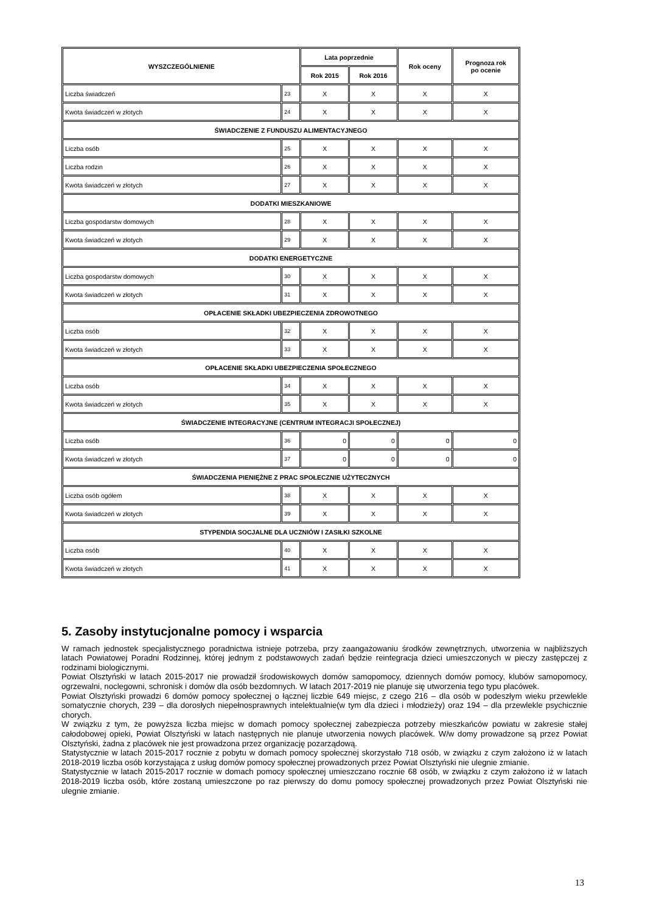| WYSZCZEGÓLNIENIE | | Lata poprzednie | | Rok oceny | Prognoza rok po ocenie |
| --- | --- | --- | --- | --- | --- |
| | | Rok 2015 | Rok 2016 | | |
| Liczba świadczeń | 23 | X | X | X | X |
| Kwota świadczeń w złotych | 24 | X | X | X | X |
| ŚWIADCZENIE Z FUNDUSZU ALIMENTACYJNEGO | | | | | |
| Liczba osób | 25 | X | X | X | X |
| Liczba rodzin | 26 | X | X | X | X |
| Kwota świadczeń w złotych | 27 | X | X | X | X |
| DODATKI MIESZKANIOWE | | | | | |
| Liczba gospodarstw domowych | 28 | X | X | X | X |
| Kwota świadczeń w złotych | 29 | X | X | X | X |
| DODATKI ENERGETYCZNE | | | | | |
| Liczba gospodarstw domowych | 30 | X | X | X | X |
| Kwota świadczeń w złotych | 31 | X | X | X | X |
| OPŁACENIE SKŁADKI UBEZPIECZENIA ZDROWOTNEGO | | | | | |
| Liczba osób | 32 | X | X | X | X |
| Kwota świadczeń w złotych | 33 | X | X | X | X |
| OPŁACENIE SKŁADKI UBEZPIECZENIA SPOŁECZNEGO | | | | | |
| Liczba osób | 34 | X | X | X | X |
| Kwota świadczeń w złotych | 35 | X | X | X | X |
| ŚWIADCZENIE INTEGRACYJNE (CENTRUM INTEGRACJI SPOŁECZNEJ) | | | | | |
| Liczba osób | 36 | 0 | 0 | 0 | 0 |
| Kwota świadczeń w złotych | 37 | 0 | 0 | 0 | 0 |
| ŚWIADCZENIA PIENIĘŻNE Z PRAC SPOŁECZNIE UŻYTECZNYCH | | | | | |
| Liczba osób ogółem | 38 | X | X | X | X |
| Kwota świadczeń w złotych | 39 | X | X | X | X |
| STYPENDIA SOCJALNE DLA UCZNIÓW I ZASIŁKI SZKOLNE | | | | | |
| Liczba osób | 40 | X | X | X | X |
| Kwota świadczeń w złotych | 41 | X | X | X | X |
5. Zasoby instytucjonalne pomocy i wsparcia
W ramach jednostek specjalistycznego poradnictwa istnieje potrzeba, przy zaangażowaniu środków zewnętrznych, utworzenia w najbliższych latach Powiatowej Poradni Rodzinnej, której jednym z podstawowych zadań będzie reintegracja dzieci umieszczonych w pieczy zastępczej z rodzinami biologicznymi.
Powiat Olsztyński w latach 2015-2017 nie prowadził środowiskowych domów samopomocy, dziennych domów pomocy, klubów samopomocy, ogrzewalni, noclegowni, schronisk i domów dla osób bezdomnych. W latach 2017-2019 nie planuje się utworzenia tego typu placówek.
Powiat Olsztyński prowadzi 6 domów pomocy społecznej o łącznej liczbie 649 miejsc, z czego 216 – dla osób w podeszłym wieku przewlekle somatycznie chorych, 239 – dla dorosłych niepełnosprawnych intelektualnie(w tym dla dzieci i młodzieży) oraz 194 – dla przewlekle psychicznie chorych.
W związku z tym, że powyższa liczba miejsc w domach pomocy społecznej zabezpiecza potrzeby mieszkańców powiatu w zakresie stałej całodobowej opieki, Powiat Olsztyński w latach następnych nie planuje utworzenia nowych placówek. W/w domy prowadzone są przez Powiat Olsztyński, żadna z placówek nie jest prowadzona przez organizację pozarządową.
Statystycznie w latach 2015-2017 rocznie z pobytu w domach pomocy społecznej skorzystało 718 osób, w związku z czym założono iż w latach 2018-2019 liczba osób korzystająca z usług domów pomocy społecznej prowadzonych przez Powiat Olsztyński nie ulegnie zmianie.
Statystycznie w latach 2015-2017 rocznie w domach pomocy społecznej umieszczano rocznie 68 osób, w związku z czym założono iż w latach 2018-2019 liczba osób, które zostaną umieszczone po raz pierwszy do domu pomocy społecznej prowadzonych przez Powiat Olsztyński nie ulegnie zmianie.
13